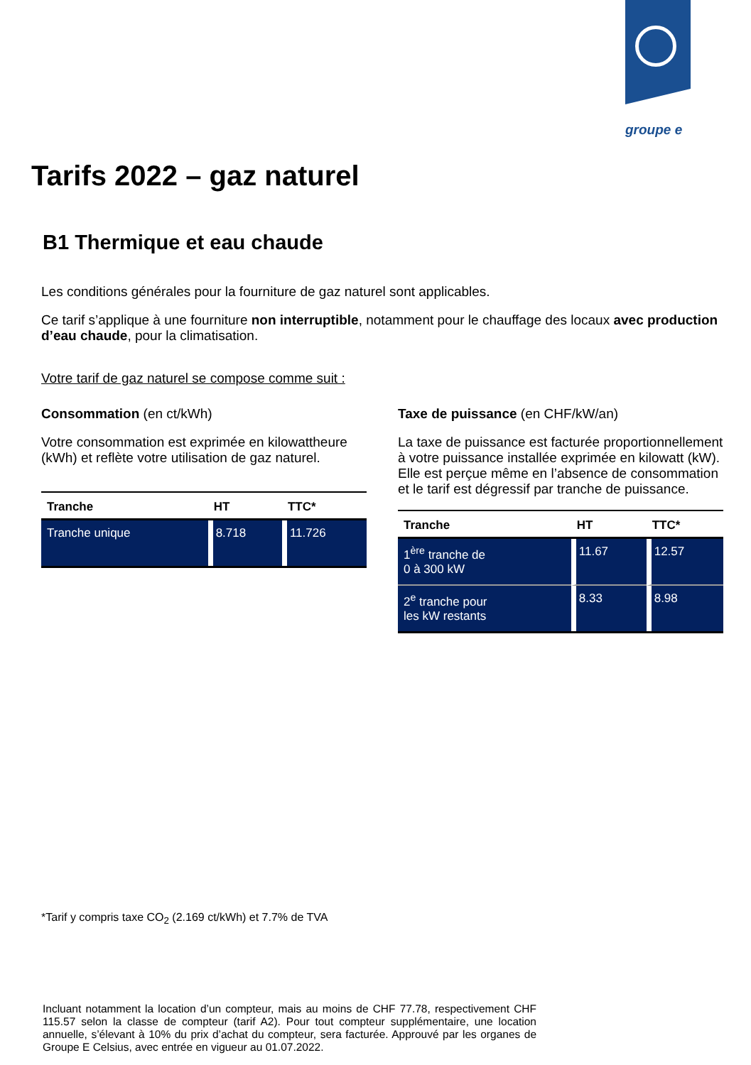groupe e
Tarifs 2022 – gaz naturel
B1 Thermique et eau chaude
Les conditions générales pour la fourniture de gaz naturel sont applicables.
Ce tarif s’applique à une fourniture non interruptible, notamment pour le chauffage des locaux avec production d’eau chaude, pour la climatisation.
Votre tarif de gaz naturel se compose comme suit :
Consommation (en ct/kWh)
Votre consommation est exprimée en kilowattheure (kWh) et reflète votre utilisation de gaz naturel.
| Tranche | HT | TTC* |
| --- | --- | --- |
| Tranche unique | 8.718 | 11.726 |
Taxe de puissance (en CHF/kW/an)
La taxe de puissance est facturée proportionnellement à votre puissance installée exprimée en kilowatt (kW). Elle est perçue même en l’absence de consommation et le tarif est dégressif par tranche de puissance.
| Tranche | HT | TTC* |
| --- | --- | --- |
| 1<sup>ère</sup> tranche de 0 à 300 kW | 11.67 | 12.57 |
| 2<sup>e</sup> tranche pour les kW restants | 8.33 | 8.98 |
*Tarif y compris taxe CO<sub>2</sub> (2.169 ct/kWh) et 7.7% de TVA
Incluant notamment la location d’un compteur, mais au moins de CHF 77.78, respectivement CHF 115.57 selon la classe de compteur (tarif A2). Pour tout compteur supplémentaire, une location annuelle, s’élevant à 10% du prix d’achat du compteur, sera facturée. Approuvé par les organes de Groupe E Celsius, avec entrée en vigueur au 01.07.2022.